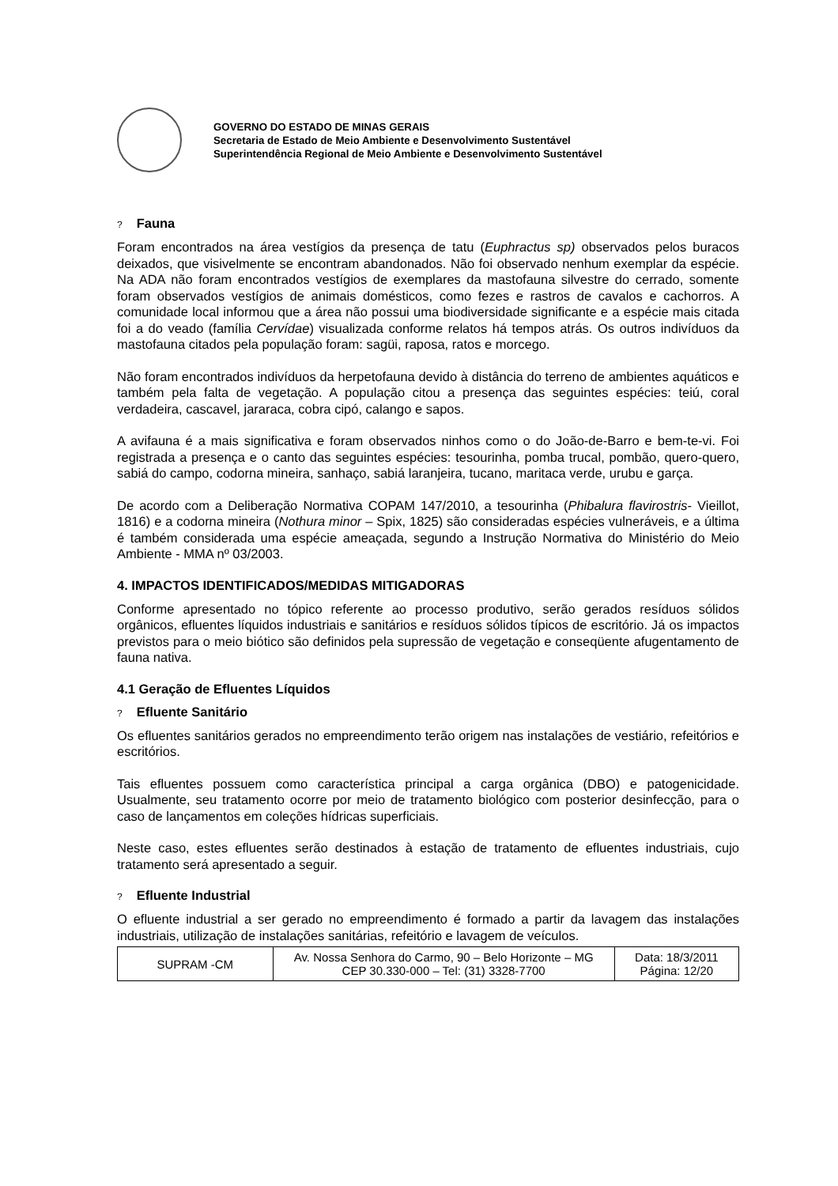GOVERNO DO ESTADO DE MINAS GERAIS
Secretaria de Estado de Meio Ambiente e Desenvolvimento Sustentável
Superintendência Regional de Meio Ambiente e Desenvolvimento Sustentável
? Fauna
Foram encontrados na área vestígios da presença de tatu (Euphractus sp) observados pelos buracos deixados, que visivelmente se encontram abandonados. Não foi observado nenhum exemplar da espécie. Na ADA não foram encontrados vestígios de exemplares da mastofauna silvestre do cerrado, somente foram observados vestígios de animais domésticos, como fezes e rastros de cavalos e cachorros. A comunidade local informou que a área não possui uma biodiversidade significante e a espécie mais citada foi a do veado (família Cervídae) visualizada conforme relatos há tempos atrás. Os outros indivíduos da mastofauna citados pela população foram: sagüi, raposa, ratos e morcego.
Não foram encontrados indivíduos da herpetofauna devido à distância do terreno de ambientes aquáticos e também pela falta de vegetação. A população citou a presença das seguintes espécies: teiú, coral verdadeira, cascavel, jararaca, cobra cipó, calango e sapos.
A avifauna é a mais significativa e foram observados ninhos como o do João-de-Barro e bem-te-vi. Foi registrada a presença e o canto das seguintes espécies: tesourinha, pomba trucal, pombão, quero-quero, sabiá do campo, codorna mineira, sanhaço, sabiá laranjeira, tucano, maritaca verde, urubu e garça.
De acordo com a Deliberação Normativa COPAM 147/2010, a tesourinha (Phibalura flavirostris- Vieillot, 1816) e a codorna mineira (Nothura minor – Spix, 1825) são consideradas espécies vulneráveis, e a última é também considerada uma espécie ameaçada, segundo a Instrução Normativa do Ministério do Meio Ambiente - MMA nº 03/2003.
4. IMPACTOS IDENTIFICADOS/MEDIDAS MITIGADORAS
Conforme apresentado no tópico referente ao processo produtivo, serão gerados resíduos sólidos orgânicos, efluentes líquidos industriais e sanitários e resíduos sólidos típicos de escritório. Já os impactos previstos para o meio biótico são definidos pela supressão de vegetação e conseqüente afugentamento de fauna nativa.
4.1 Geração de Efluentes Líquidos
? Efluente Sanitário
Os efluentes sanitários gerados no empreendimento terão origem nas instalações de vestiário, refeitórios e escritórios.
Tais efluentes possuem como característica principal a carga orgânica (DBO) e patogenicidade. Usualmente, seu tratamento ocorre por meio de tratamento biológico com posterior desinfecção, para o caso de lançamentos em coleções hídricas superficiais.
Neste caso, estes efluentes serão destinados à estação de tratamento de efluentes industriais, cujo tratamento será apresentado a seguir.
? Efluente Industrial
O efluente industrial a ser gerado no empreendimento é formado a partir da lavagem das instalações industriais, utilização de instalações sanitárias, refeitório e lavagem de veículos.
| SUPRAM -CM | Av. Nossa Senhora do Carmo, 90 – Belo Horizonte – MG CEP 30.330-000 – Tel: (31) 3328-7700 | Data: 18/3/2011 Página: 12/20 |